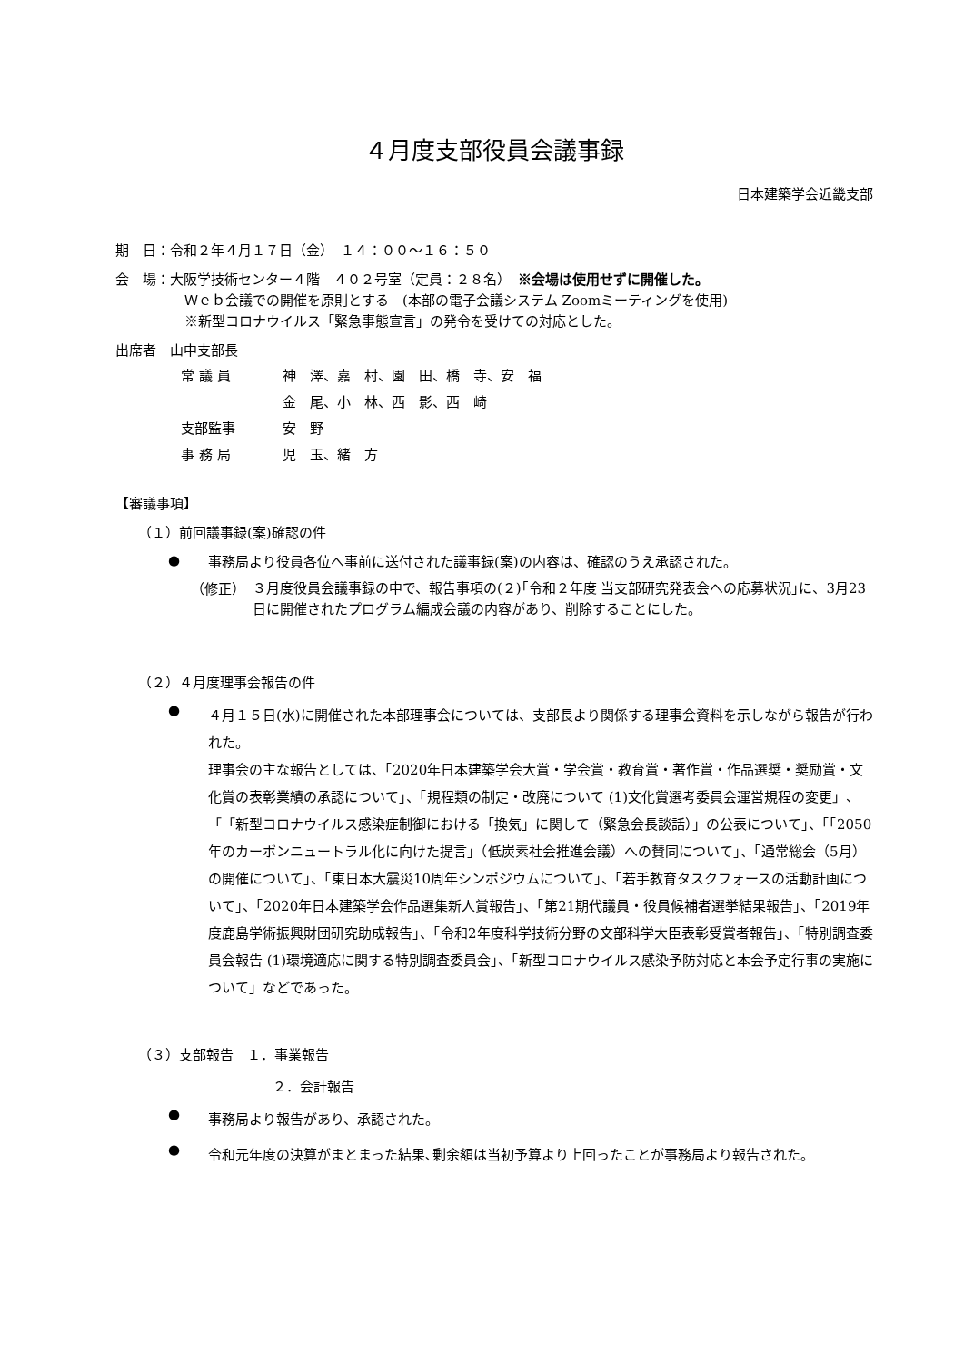４月度支部役員会議事録
日本建築学会近畿支部
期　日：令和２年４月１７日（金）　１４：００～１６：５０
会　場：大阪学技術センター４階　４０２号室（定員：２８名）　※会場は使用せずに開催した。
Ｗｅｂ会議での開催を原則とする　(本部の電子会議システム Zoomミーティングを使用)
※新型コロナウイルス「緊急事態宣言」の発令を受けての対応とした。
出席者　山中支部長
| 常 議 員 | 神 澤、嘉 村、園 田、橋 寺、安 福 |
| | 金 尾、小 林、西 影、西 崎 |
| 支部監事 | 安 野 |
| 事 務 局 | 児 玉、緒 方 |
【審議事項】
（１）前回議事録(案)確認の件
●
事務局より役員各位へ事前に送付された議事録(案)の内容は、確認のうえ承認された。
（修正）
３月度役員会議事録の中で、報告事項の(２)｢令和２年度 当支部研究発表会への応募状況｣に、3月23日に開催されたプログラム編成会議の内容があり、削除することにした。
（２）４月度理事会報告の件
●
４月１５日(水)に開催された本部理事会については、支部長より関係する理事会資料を示しながら報告が行われた。
理事会の主な報告としては、「2020年日本建築学会大賞・学会賞・教育賞・著作賞・作品選奨・奨励賞・文化賞の表彰業績の承認について」、「規程類の制定・改廃について (1)文化賞選考委員会運営規程の変更」、「「新型コロナウイルス感染症制御における「換気」に関して（緊急会長談話）」の公表について」、「「2050年のカーボンニュートラル化に向けた提言」（低炭素社会推進会議）への賛同について」、「通常総会（5月）の開催について」、「東日本大震災10周年シンポジウムについて」、「若手教育タスクフォースの活動計画について」、「2020年日本建築学会作品選集新人賞報告」、「第21期代議員・役員候補者選挙結果報告」、「2019年度鹿島学術振興財団研究助成報告」、「令和2年度科学技術分野の文部科学大臣表彰受賞者報告」、「特別調査委員会報告 (1)環境適応に関する特別調査委員会」、「新型コロナウイルス感染予防対応と本会予定行事の実施について」などであった。
（３）支部報告　１．事業報告
２．会計報告
●
事務局より報告があり、承認された。
●
令和元年度の決算がまとまった結果､剰余額は当初予算より上回ったことが事務局より報告された。